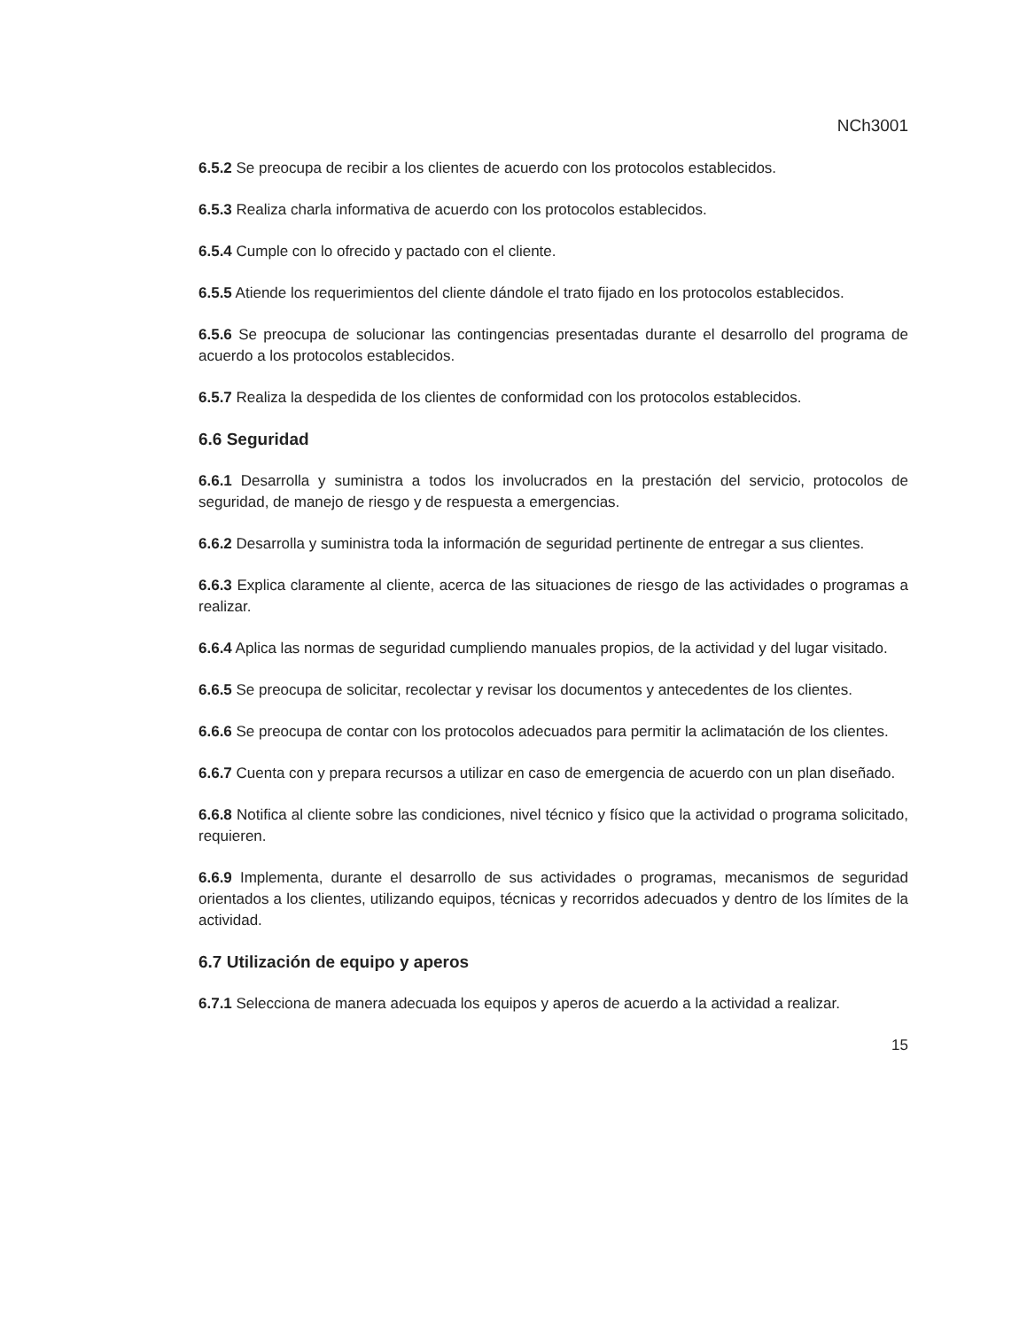NCh3001
6.5.2 Se preocupa de recibir a los clientes de acuerdo con los protocolos establecidos.
6.5.3 Realiza charla informativa de acuerdo con los protocolos establecidos.
6.5.4 Cumple con lo ofrecido y pactado con el cliente.
6.5.5 Atiende los requerimientos del cliente dándole el trato fijado en los protocolos establecidos.
6.5.6 Se preocupa de solucionar las contingencias presentadas durante el desarrollo del programa de acuerdo a los protocolos establecidos.
6.5.7 Realiza la despedida de los clientes de conformidad con los protocolos establecidos.
6.6 Seguridad
6.6.1 Desarrolla y suministra a todos los involucrados en la prestación del servicio, protocolos de seguridad, de manejo de riesgo y de respuesta a emergencias.
6.6.2 Desarrolla y suministra toda la información de seguridad pertinente de entregar a sus clientes.
6.6.3 Explica claramente al cliente, acerca de las situaciones de riesgo de las actividades o programas a realizar.
6.6.4 Aplica las normas de seguridad cumpliendo manuales propios, de la actividad y del lugar visitado.
6.6.5 Se preocupa de solicitar, recolectar y revisar los documentos y antecedentes de los clientes.
6.6.6 Se preocupa de contar con los protocolos adecuados para permitir la aclimatación de los clientes.
6.6.7 Cuenta con y prepara recursos a utilizar en caso de emergencia de acuerdo con un plan diseñado.
6.6.8 Notifica al cliente sobre las condiciones, nivel técnico y físico que la actividad o programa solicitado, requieren.
6.6.9 Implementa, durante el desarrollo de sus actividades o programas, mecanismos de seguridad orientados a los clientes, utilizando equipos, técnicas y recorridos adecuados y dentro de los límites de la actividad.
6.7 Utilización de equipo y aperos
6.7.1 Selecciona de manera adecuada los equipos y aperos de acuerdo a la actividad a realizar.
15